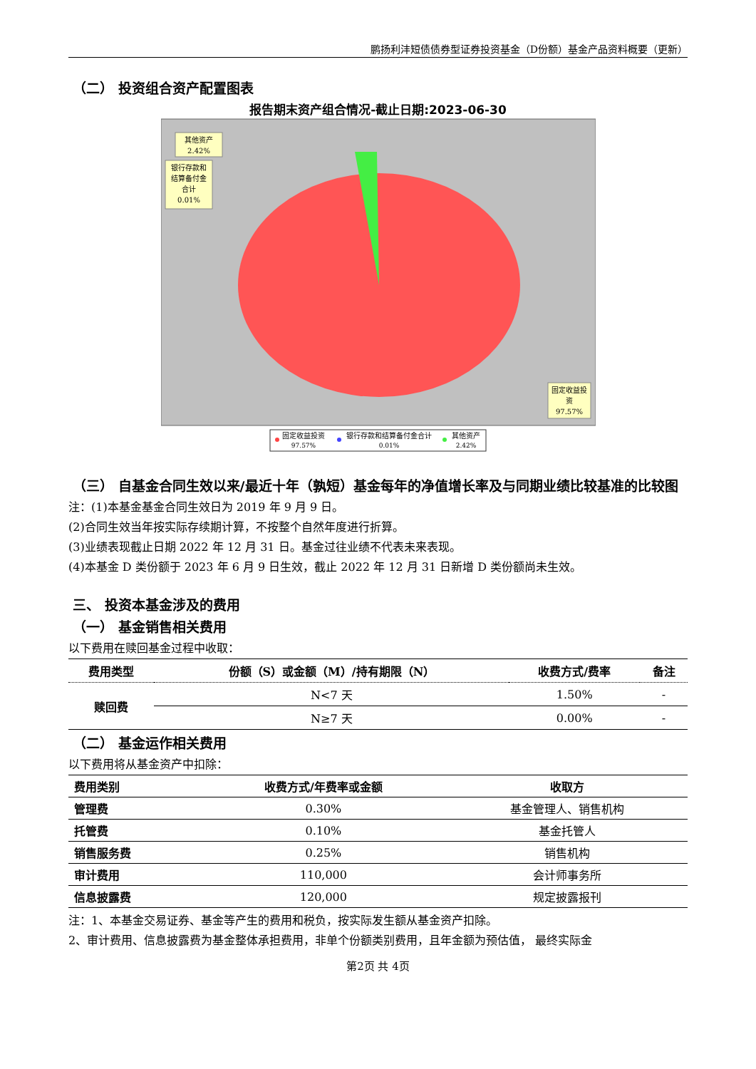鹏扬利沣短债债券型证券投资基金（D份额）基金产品资料概要（更新）
（二） 投资组合资产配置图表
报告期末资产组合情况-截止日期:2023-06-30
其他资产
2.42%
银行存款和
结算备付金
合计
0.01%
固定收益投
资
97.57%
固定收益投资
97.57%
银行存款和结算备付金合计
0.01%
其他资产
2.42%
（三） 自基金合同生效以来/最近十年（孰短）基金每年的净值增长率及与同期业绩比较基准的比较图
注：(1)本基金基金合同生效日为 2019 年 9 月 9 日。
(2)合同生效当年按实际存续期计算，不按整个自然年度进行折算。
(3)业绩表现截止日期 2022 年 12 月 31 日。基金过往业绩不代表未来表现。
(4)本基金 D 类份额于 2023 年 6 月 9 日生效，截止 2022 年 12 月 31 日新增 D 类份额尚未生效。
三、 投资本基金涉及的费用
（一） 基金销售相关费用
以下费用在赎回基金过程中收取：
| 费用类型 | 份额（S）或金额（M）/持有期限（N） | 收费方式/费率 | 备注 |
| --- | --- | --- | --- |
| 赎回费 | N<7 天 | 1.50% | - |
| | N≥7 天 | 0.00% | - |
（二） 基金运作相关费用
以下费用将从基金资产中扣除：
| 费用类别 | 收费方式/年费率或金额 | 收取方 |
| --- | --- | --- |
| 管理费 | 0.30% | 基金管理人、销售机构 |
| 托管费 | 0.10% | 基金托管人 |
| 销售服务费 | 0.25% | 销售机构 |
| 审计费用 | 110,000 | 会计师事务所 |
| 信息披露费 | 120,000 | 规定披露报刊 |
注：1、本基金交易证券、基金等产生的费用和税负，按实际发生额从基金资产扣除。
2、审计费用、信息披露费为基金整体承担费用，非单个份额类别费用，且年金额为预估值， 最终实际金
第2页 共 4页